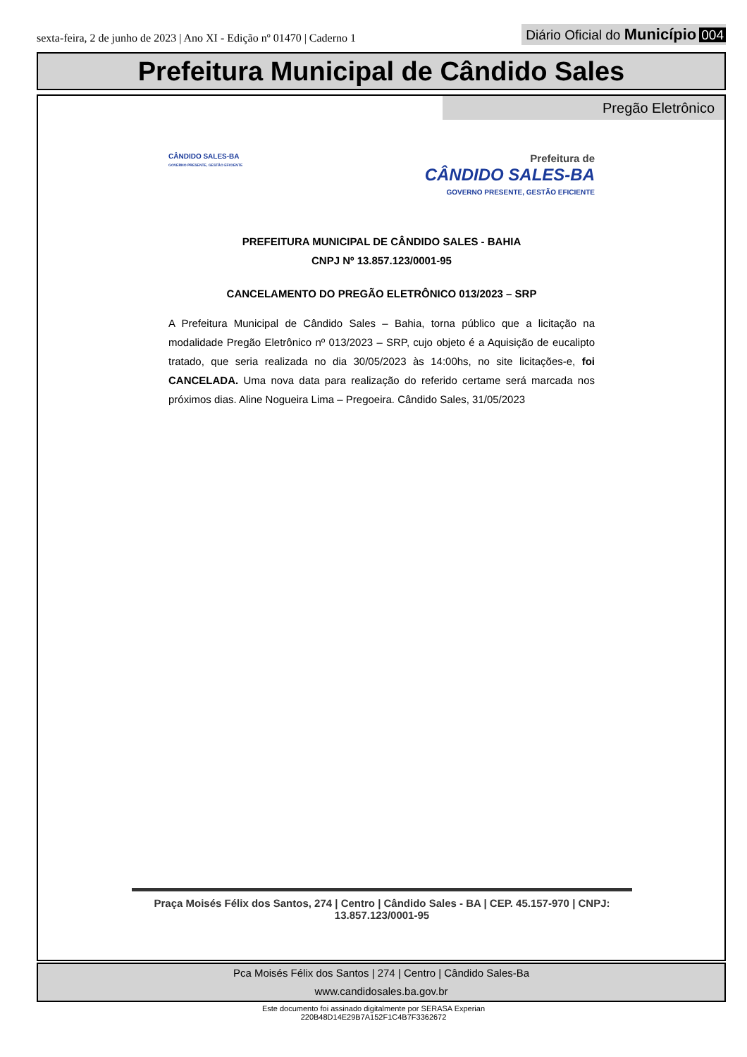sexta-feira, 2 de junho de 2023 | Ano XI - Edição nº 01470 | Caderno 1
Diário Oficial do Município 004
Prefeitura Municipal de Cândido Sales
Pregão Eletrônico
CÂNDIDO SALES-BA
GOVERNO PRESENTE, GESTÃO EFICIENTE
Prefeitura de
CÂNDIDO SALES-BA
GOVERNO PRESENTE, GESTÃO EFICIENTE
PREFEITURA MUNICIPAL DE CÂNDIDO SALES - BAHIA
CNPJ Nº 13.857.123/0001-95
CANCELAMENTO DO PREGÃO ELETRÔNICO 013/2023 – SRP
A Prefeitura Municipal de Cândido Sales – Bahia, torna público que a licitação na modalidade Pregão Eletrônico nº 013/2023 – SRP, cujo objeto é a Aquisição de eucalipto tratado, que seria realizada no dia 30/05/2023 às 14:00hs, no site licitações-e, foi CANCELADA. Uma nova data para realização do referido certame será marcada nos próximos dias. Aline Nogueira Lima – Pregoeira. Cândido Sales, 31/05/2023
Praça Moisés Félix dos Santos, 274 | Centro | Cândido Sales - BA | CEP. 45.157-970 | CNPJ: 13.857.123/0001-95
Pca Moisés Félix dos Santos | 274 | Centro | Cândido Sales-Ba
www.candidosales.ba.gov.br
Este documento foi assinado digitalmente por SERASA Experian
220B48D14E29B7A152F1C4B7F3362672